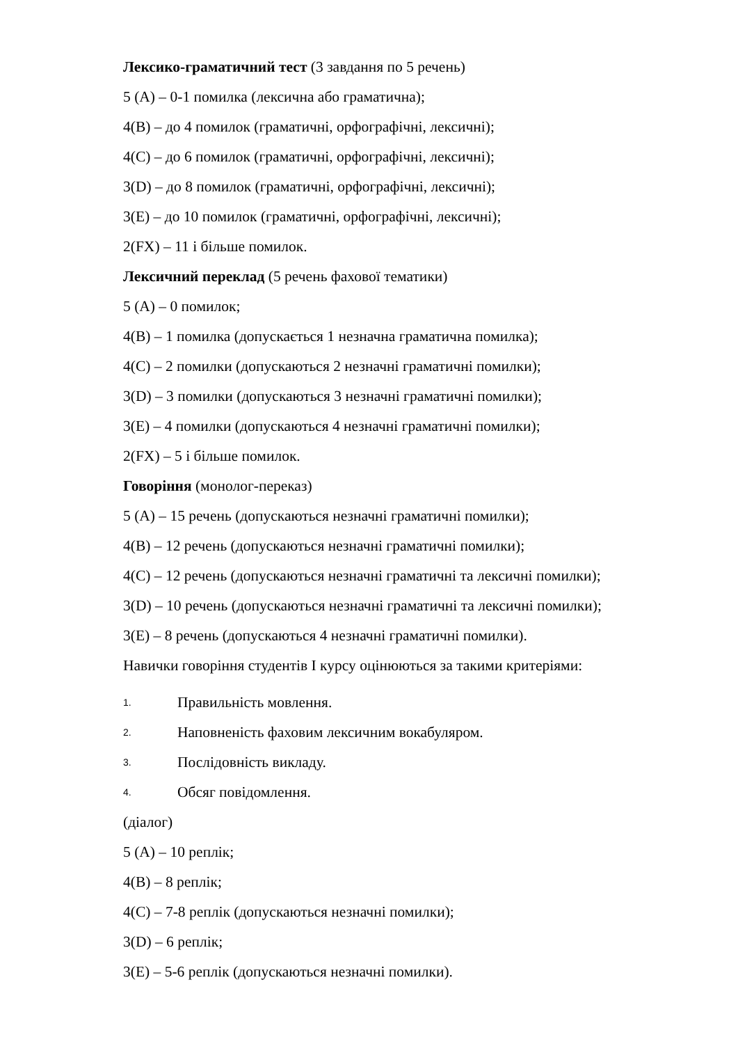Лексико-граматичний тест (3 завдання по 5 речень)
5 (A) – 0-1 помилка (лексична або граматична);
4(B) – до 4 помилок (граматичні, орфографічні, лексичні);
4(C) – до 6 помилок (граматичні, орфографічні, лексичні);
3(D) – до 8 помилок (граматичні, орфографічні, лексичні);
3(E) – до 10 помилок (граматичні, орфографічні, лексичні);
2(FX) – 11 і більше помилок.
Лексичний переклад (5 речень фахової тематики)
5 (A) – 0 помилок;
4(B) – 1 помилка (допускається 1 незначна граматична помилка);
4(C) – 2 помилки (допускаються 2 незначні граматичні помилки);
3(D) – 3 помилки (допускаються 3 незначні граматичні помилки);
3(E) – 4 помилки (допускаються 4 незначні граматичні помилки);
2(FX) – 5 і більше помилок.
Говоріння (монолог-переказ)
5 (A) – 15 речень (допускаються незначні граматичні помилки);
4(B) – 12 речень (допускаються незначні граматичні помилки);
4(C) – 12 речень (допускаються незначні граматичні та лексичні помилки);
3(D) – 10 речень (допускаються незначні граматичні та лексичні помилки);
3(E) – 8 речень (допускаються 4 незначні граматичні помилки).
Навички говоріння студентів І курсу оцінюються за такими критеріями:
1. Правильність мовлення.
2. Наповненість фаховим лексичним вокабуляром.
3. Послідовність викладу.
4. Обсяг повідомлення.
(діалог)
5 (A) – 10 реплік;
4(B) – 8 реплік;
4(C) – 7-8 реплік (допускаються незначні помилки);
3(D) – 6 реплік;
3(E) – 5-6 реплік (допускаються незначні помилки).